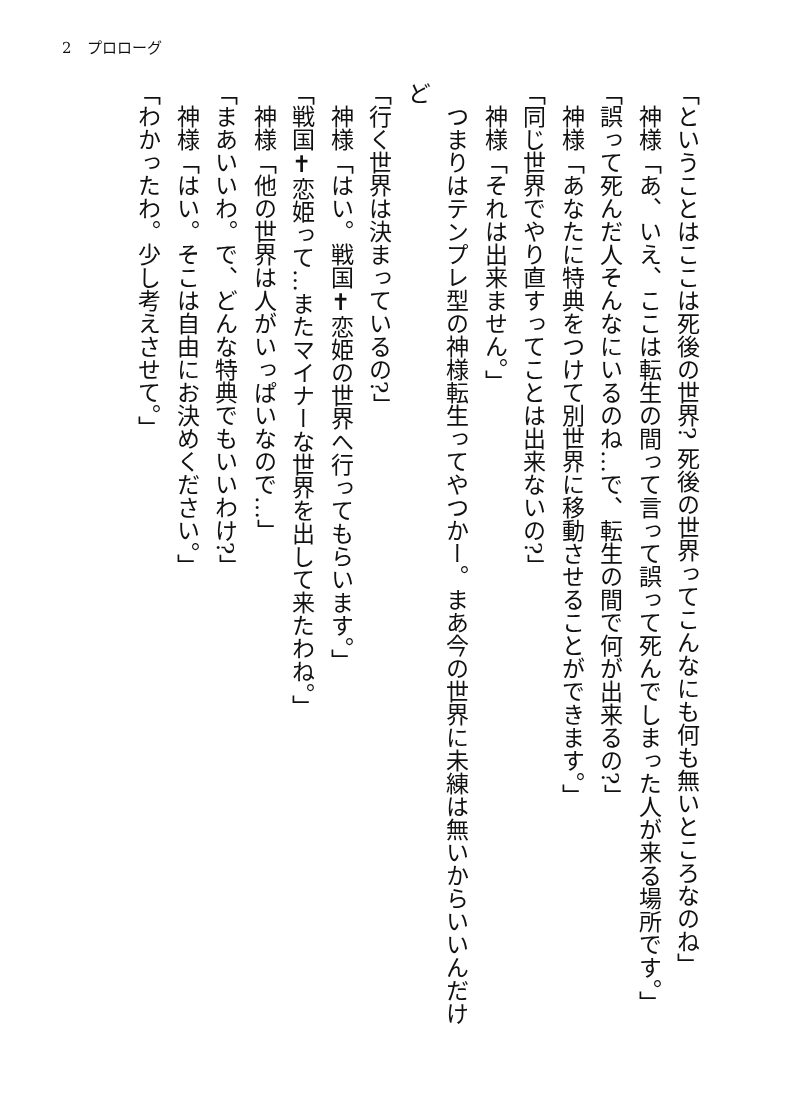2　プロローグ
「ということはここは死後の世界? 死後の世界ってこんなにも何も無いところなのね」
　神様「あ、いえ、ここは転生の間って言って誤って死んでしまった人が来る場所です。」
「誤って死んだ人そんなにいるのね…で、転生の間で何が出来るの?」
　神様「あなたに特典をつけて別世界に移動させることができます。」
「同じ世界でやり直すってことは出来ないの?」
　神様「それは出来ません。」
　つまりはテンプレ型の神様転生ってやつかー。まあ今の世界に未練は無いからいいんだけど
「行く世界は決まっているの?」
　神様「はい。戦国✝恋姫の世界へ行ってもらいます。」
「戦国✝恋姫って…またマイナーな世界を出して来たわね。」
　神様「他の世界は人がいっぱいなので…」
「まあいいわ。で、どんな特典でもいいわけ?」
　神様「はい。そこは自由にお決めください。」
「わかったわ。少し考えさせて。」